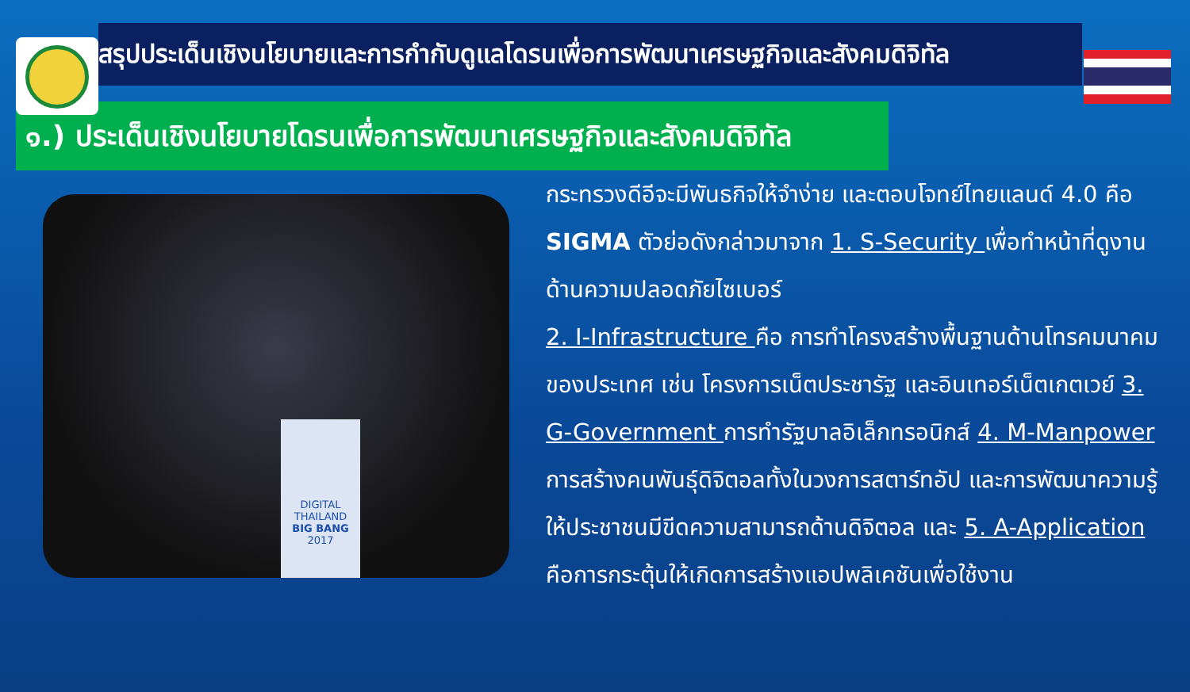สรุปประเด็นเชิงนโยบายและการกำกับดูแลโดรนเพื่อการพัฒนาเศรษฐกิจและสังคมดิจิทัล
๑.) ประเด็นเชิงนโยบายโดรนเพื่อการพัฒนาเศรษฐกิจและสังคมดิจิทัล
DIGITAL THAILAND
BIG BANG
2017
กระทรวงดีอีจะมีพันธกิจให้จำง่าย และตอบโจทย์ไทยแลนด์ 4.0 คือ SIGMA ตัวย่อดังกล่าวมาจาก 1. S-Security เพื่อทำหน้าที่ดูงานด้านความปลอดภัยไซเบอร์
2. I-Infrastructure คือ การทำโครงสร้างพื้นฐานด้านโทรคมนาคมของประเทศ เช่น โครงการเน็ตประชารัฐ และอินเทอร์เน็ตเกตเวย์ 3. G-Government การทำรัฐบาลอิเล็กทรอนิกส์ 4. M-Manpower การสร้างคนพันธุ์ดิจิตอลทั้งในวงการสตาร์ทอัป และการพัฒนาความรู้ให้ประชาชนมีขีดความสามารถด้านดิจิตอล และ 5. A-Application คือการกระตุ้นให้เกิดการสร้างแอปพลิเคชันเพื่อใช้งาน